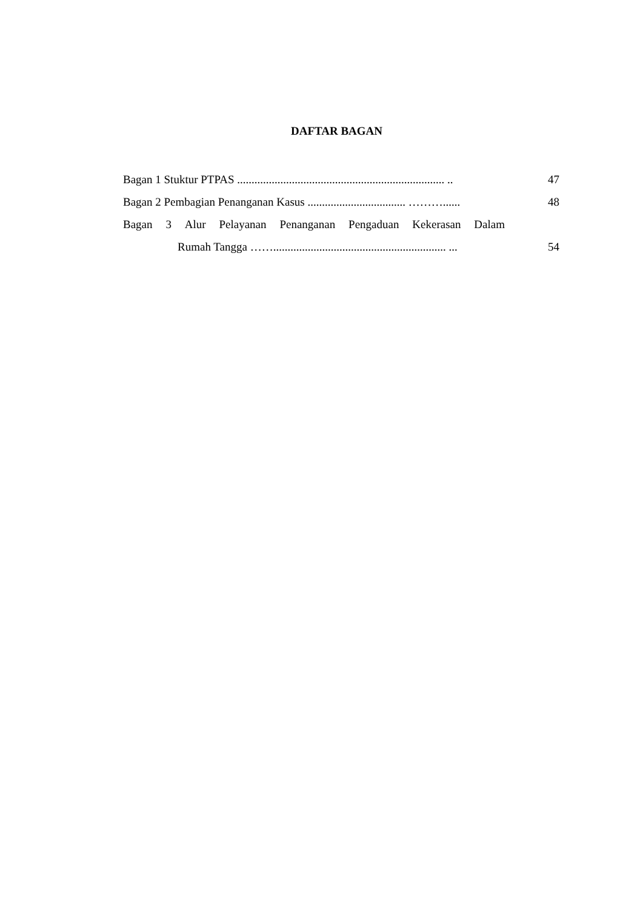DAFTAR BAGAN
Bagan 1 Stuktur PTPAS ........................................................................ .. 47
Bagan 2 Pembagian Penanganan Kasus .................................. ………...... 48
Bagan 3 Alur Pelayanan Penanganan Pengaduan Kekerasan Dalam
Rumah Tangga ……............................................................ ... 54